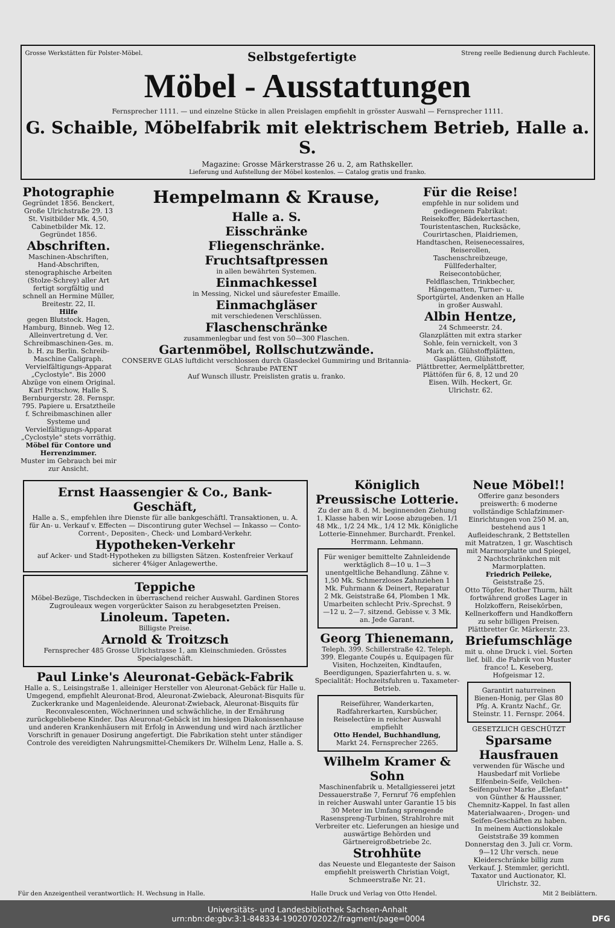Grosse Werkstätten für Polster-Möbel. Selbstgefertigte Streng reelle Bedienung durch Fachleute.
Möbel - Ausstattungen
Fernsprecher 1111. — und einzelne Stücke in allen Preislagen empfiehlt in grösster Auswahl — Fernsprecher 1111.
G. Schaible, Möbelfabrik mit elektrischem Betrieb, Halle a. S.
Magazine: Grosse Märkerstrasse 26 u. 2, am Rathskeller.
Lieferung und Aufstellung der Möbel kostenlos. — Catalog gratis und franko.
Photographie
Gegründet 1856. Benckert, Große Ulrichstraße 29. 13 St. Visitbilder Mk. 4,50, Cabinetbilder Mk. 12. Gegründet 1856.
Abschriften.
Maschinen-Abschriften, Hand-Abschriften, stenographische Arbeiten (Stolze-Schrey) aller Art fertigt sorgfältig und schnell an Hermine Müller, Breitestr. 22, II.
Hilfe
gegen Blutstock. Hagen, Hamburg, Binneb. Weg 12.
Alleinvertretung d. Ver. Schreibmaschinen-Ges. m. b. H. zu Berlin. Schreib-Maschine Caligraph.
Vervielfältigungs-Apparat „Cyclostyle". Bis 2000 Abzüge von einem Original. Karl Pritschow, Halle S. Bernburgerstr. 28. Fernspr. 795. Papiere u. Ersatztheile f. Schreibmaschinen aller Systeme und Vervielfältigungs-Apparat „Cyclostyle" stets vorräthig.
Möbel für Contore und Herrenzimmer.
Muster im Gebrauch bei mir zur Ansicht.
Hempelmann & Krause,
Halle a. S.
Eisschränke
Fliegenschränke.
Fruchtsaftpressen
in allen bewährten Systemen.
Einmachkessel
in Messing, Nickel und säurefester Emaille.
Einmachgläser
mit verschiedenen Verschlüssen.
Flaschenschränke
zusammenlegbar und fest von 50—300 Flaschen.
Gartenmöbel, Rollschutzwände.
CONSERVE GLAS luftdicht verschlossen durch Glasdeckel Gummiring und Britannia-Schraube PATENT
Auf Wunsch illustr. Preislisten gratis u. franko.
Für die Reise!
empfehle in nur solidem und gediegenem Fabrikat: Reisekoffer, Bädekertaschen, Touristentaschen, Rucksäcke, Courirtaschen, Plaidriemen, Handtaschen, Reisenecessaires, Reiserollen, Taschenschreibzeuge, Füllfederhalter, Reisecontobücher, Feldflaschen, Trinkbecher, Hängematten, Turner- u. Sportgürtel, Andenken an Halle in großer Auswahl.
Albin Hentze,
24 Schmeerstr. 24.
Glanzplätten mit extra starker Sohle, fein vernickelt, von 3 Mark an. Glühstoffplätten, Gasplätten, Glühstoff, Plättbretter, Aermelplättbretter, Plättöfen für 6, 8, 12 und 20 Eisen. Wilh. Heckert, Gr. Ulrichstr. 62.
Ernst Haassengier & Co., Bank-Geschäft,
Halle a. S., empfehlen ihre Dienste für alle bankgeschäftl. Transaktionen, u. A. für An- u. Verkauf v. Effecten — Discontirung guter Wechsel — Inkasso — Conto-Corrent-, Depositen-, Check- und Lombard-Verkehr.
Hypotheken-Verkehr
auf Acker- und Stadt-Hypotheken zu billigsten Sätzen. Kostenfreier Verkauf sicherer 4%iger Anlagewerthe.
Teppiche
Möbel-Bezüge, Tischdecken in überraschend reicher Auswahl. Gardinen Stores Zugrouleaux wegen vorgerückter Saison zu herabgesetzten Preisen.
Linoleum. Tapeten.
Billigste Preise.
Arnold & Troitzsch
Fernsprecher 485 Grosse Ulrichstrasse 1, am Kleinschmieden. Grösstes Specialgeschäft.
Paul Linke's Aleuronat-Gebäck-Fabrik
Halle a. S., Leisingstraße 1. alleiniger Hersteller von Aleuronat-Gebäck für Halle u. Umgegend, empfiehlt Aleuronat-Brod, Aleuronat-Zwieback, Aleuronat-Bisquits für Zuckerkranke und Magenleidende. Aleuronat-Zwieback, Aleuronat-Bisquits für Reconvalescenten, Wöchnerinnen und schwächliche, in der Ernährung zurückgebliebene Kinder. Das Aleuronat-Gebäck ist im hiesigen Diakonissenhause und anderen Krankenhäusern mit Erfolg in Anwendung und wird nach ärztlicher Vorschrift in genauer Dosirung angefertigt. Die Fabrikation steht unter ständiger Controle des vereidigten Nahrungsmittel-Chemikers Dr. Wilhelm Lenz, Halle a. S.
Königlich Preussische Lotterie.
Zu der am 8. d. M. beginnenden Ziehung 1. Klasse haben wir Loose abzugeben. 1/1 48 Mk., 1/2 24 Mk., 1/4 12 Mk. Königliche Lotterie-Einnehmer. Burchardt. Frenkel. Herrmann. Lehmann.
Für weniger bemittelte Zahnleidende werktäglich 8—10 u. 1—3 unentgeltliche Behandlung. Zähne v. 1,50 Mk. Schmerzloses Zahnziehen 1 Mk. Fuhrmann & Deinert, Reparatur 2 Mk. Geiststraße 64, Plomben 1 Mk. Umarbeiten schlecht Priv.-Sprechst. 9—12 u. 2—7. sitzend. Gebisse v. 3 Mk. an. Jede Garant.
Georg Thienemann,
Teleph. 399. Schillerstraße 42. Teleph. 399. Elegante Coupés u. Equipagen für Visiten, Hochzeiten, Kindtaufen, Beerdigungen, Spazierfahrten u. s. w. Specialität: Hochzeitsfuhren u. Taxameter-Betrieb.
Reiseführer, Wanderkarten, Radfahrerkarten, Kursbücher, Reiselectüre in reicher Auswahl empfiehlt
Otto Hendel, Buchhandlung,
Markt 24. Fernsprecher 2265.
Wilhelm Kramer & Sohn
Maschinenfabrik u. Metallgiesserei jetzt Dessauerstraße 7, Fernruf 76 empfehlen in reicher Auswahl unter Garantie 15 bis 30 Meter im Umfang sprengende Rasenspreng-Turbinen, Strahlrohre mit Verbreiter etc. Lieferungen an hiesige und auswärtige Behörden und Gärtnereigroßbetriebe 2c.
Strohhüte
das Neueste und Eleganteste der Saison empfiehlt preiswerth Christian Voigt, Schmeerstraße Nr. 21.
Neue Möbel!!
Offerire ganz besonders preiswerth: 6 moderne vollständige Schlafzimmer-Einrichtungen von 250 M. an, bestehend aus 1 Aufleideschrank, 2 Bettstellen mit Matratzen, 1 gr. Waschtisch mit Marmorplatte und Spiegel, 2 Nachtschränkchen mit Marmorplatten.
Friedrich Peileke,
Geiststraße 25.
Otto Töpfer, Rother Thurm, hält fortwährend großes Lager in Holzkoffern, Reisekörben, Kellnerkoffern und Handkoffern zu sehr billigen Preisen. Plättbretter Gr. Märkerstr. 23.
Briefumschläge
mit u. ohne Druck i. viel. Sorten lief. bill. die Fabrik von Muster franco! L. Keseberg, Hofgeismar 12.
Garantirt naturreinen Bienen-Honig, per Glas 80 Pfg. A. Krantz Nachf., Gr. Steinstr. 11. Fernspr. 2064.
GESETZLICH GESCHÜTZT
Sparsame Hausfrauen
verwenden für Wäsche und Hausbedarf mit Vorliebe Elfenbein-Seife, Veilchen-Seifenpulver Marke „Elefant" von Günther & Haussner, Chemnitz-Kappel. In fast allen Materialwaaren-, Drogen- und Seifen-Geschäften zu haben.
In meinem Auctionslokale Geiststraße 39 kommen Donnerstag den 3. Juli cr. Vorm. 9—12 Uhr versch. neue Kleiderschränke billig zum Verkauf. J. Stemmler, gerichtl. Taxator und Auctionator, Kl. Ulrichstr. 32.
Für den Anzeigentheil verantwortlich: H. Wechsung in Halle. Halle Druck und Verlag von Otto Hendel. Mit 2 Beiblättern.
Universitäts- und Landesbibliothek Sachsen-Anhalt
urn:nbn:de:gbv:3:1-848334-19020702022/fragment/page=0004 DFG